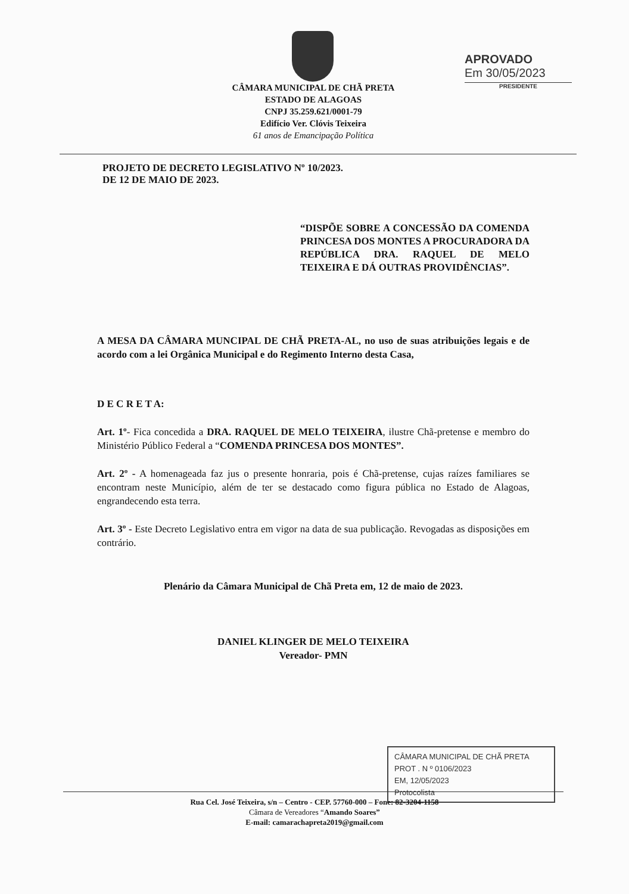CÂMARA MUNICIPAL DE CHÃ PRETA
ESTADO DE ALAGOAS
CNPJ 35.259.621/0001-79
Edifício Ver. Clóvis Teixeira
61 anos de Emancipação Política
APROVADO
Em 30/05/2023
PRESIDENTE
PROJETO DE DECRETO LEGISLATIVO Nº 10/2023.
DE 12 DE MAIO DE 2023.
“DISPÕE SOBRE A CONCESSÃO DA COMENDA PRINCESA DOS MONTES A PROCURADORA DA REPÚBLICA DRA. RAQUEL DE MELO TEIXEIRA E DÁ OUTRAS PROVIDÊNCIAS”.
A MESA DA CÂMARA MUNCIPAL DE CHÃ PRETA-AL, no uso de suas atribuições legais e de acordo com a lei Orgânica Municipal e do Regimento Interno desta Casa,
D E C R E T A:
Art. 1º- Fica concedida a DRA. RAQUEL DE MELO TEIXEIRA, ilustre Chã-pretense e membro do Ministério Público Federal a “COMENDA PRINCESA DOS MONTES”.
Art. 2º - A homenageada faz jus o presente honraria, pois é Chã-pretense, cujas raízes familiares se encontram neste Município, além de ter se destacado como figura pública no Estado de Alagoas, engrandecendo esta terra.
Art. 3º - Este Decreto Legislativo entra em vigor na data de sua publicação. Revogadas as disposições em contrário.
Plenário da Câmara Municipal de Chã Preta em, 12 de maio de 2023.
DANIEL KLINGER DE MELO TEIXEIRA
Vereador- PMN
CÂMARA MUNICIPAL DE CHÃ PRETA
PROT . N º 0106/2023
EM, 12/05/2023
Protocolista
Rua Cel. José Teixeira, s/n – Centro - CEP. 57760-000 – Fone: 82-3204-1158
Câmara de Vereadores “Amando Soares”
E-mail: camarachapreta2019@gmail.com